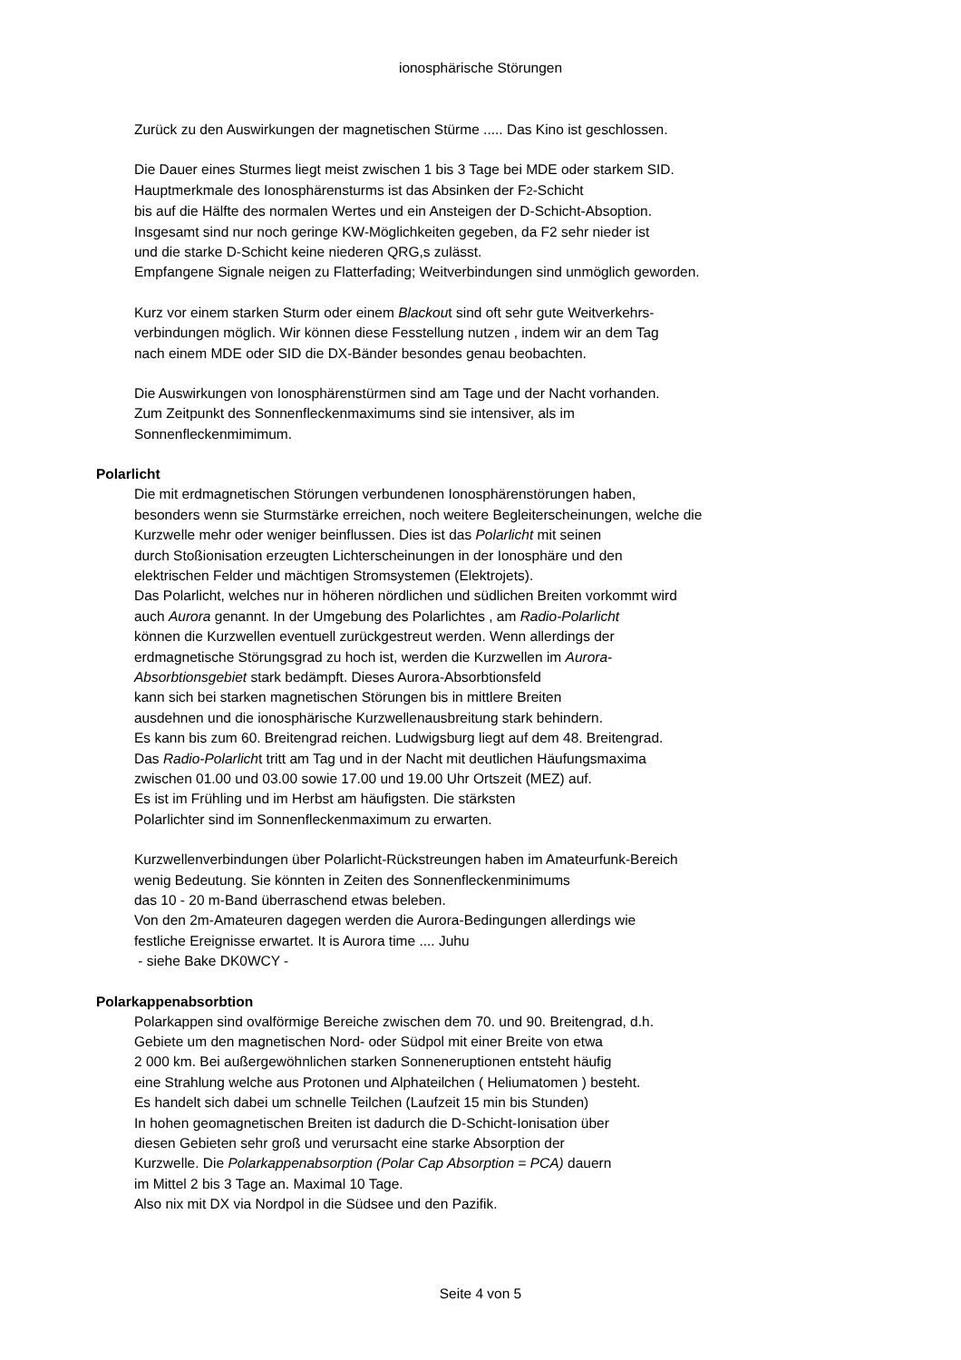ionosphärische Störungen
Zurück zu den Auswirkungen der magnetischen Stürme ..... Das Kino ist geschlossen.
Die Dauer eines Sturmes liegt meist zwischen 1 bis 3 Tage bei MDE oder starkem SID.
Hauptmerkmale des Ionosphärensturms ist das Absinken der F2-Schicht
bis auf die Hälfte des normalen Wertes und ein Ansteigen der D-Schicht-Absoption.
Insgesamt sind nur noch geringe KW-Möglichkeiten gegeben, da F2 sehr nieder ist
und die starke D-Schicht keine niederen QRG,s zulässt.
Empfangene Signale neigen zu Flatterfading; Weitverbindungen sind unmöglich geworden.
Kurz vor einem starken Sturm oder einem Blackout sind oft sehr gute Weitverkehrs-
verbindungen möglich. Wir können diese Fesstellung nutzen , indem wir an dem Tag
nach einem MDE oder SID die DX-Bänder besondes genau beobachten.
Die Auswirkungen von Ionosphärenstürmen sind am Tage und der Nacht vorhanden.
Zum Zeitpunkt des Sonnenfleckenmaximums sind sie intensiver, als im
Sonnenfleckenmimimum.
Polarlicht
Die mit erdmagnetischen Störungen verbundenen Ionosphärenstörungen haben,
besonders wenn sie Sturmstärke erreichen, noch weitere Begleiterscheinungen, welche die
Kurzwelle mehr oder weniger beinflussen. Dies ist das Polarlicht mit seinen
durch Stoßionisation erzeugten Lichterscheinungen in der Ionosphäre und den
elektrischen Felder und mächtigen Stromsystemen (Elektrojets).
Das Polarlicht, welches nur in höheren nördlichen und südlichen Breiten vorkommt wird
auch Aurora genannt. In der Umgebung des Polarlichtes , am Radio-Polarlicht
können die Kurzwellen eventuell zurückgestreut werden. Wenn allerdings der
erdmagnetische Störungsgrad zu hoch ist, werden die Kurzwellen im Aurora-
Absorbtionsgebiet stark bedämpft. Dieses Aurora-Absorbtionsfeld
kann sich bei starken magnetischen Störungen bis in mittlere Breiten
ausdehnen und die ionosphärische Kurzwellenausbreitung stark behindern.
Es kann bis zum 60. Breitengrad reichen. Ludwigsburg liegt auf dem 48. Breitengrad.
Das Radio-Polarlicht tritt am Tag und in der Nacht mit deutlichen Häufungsmaxima
zwischen 01.00 und 03.00 sowie 17.00 und 19.00 Uhr Ortszeit (MEZ) auf.
Es ist im Frühling und im Herbst am häufigsten. Die stärksten
Polarlichter sind im Sonnenfleckenmaximum zu erwarten.
Kurzwellenverbindungen über Polarlicht-Rückstreungen haben im Amateurfunk-Bereich
wenig Bedeutung. Sie könnten in Zeiten des Sonnenfleckenminimums
das 10 - 20 m-Band überraschend etwas beleben.
Von den 2m-Amateuren dagegen werden die Aurora-Bedingungen allerdings wie
festliche Ereignisse erwartet. It is Aurora time .... Juhu
- siehe Bake DK0WCY -
Polarkappenabsorbtion
Polarkappen sind ovalförmige Bereiche zwischen dem 70. und 90. Breitengrad, d.h.
Gebiete um den magnetischen Nord- oder Südpol mit einer Breite von etwa
2 000 km. Bei außergewöhnlichen starken Sonneneruptionen entsteht häufig
eine Strahlung welche aus Protonen und Alphateilchen ( Heliumatomen ) besteht.
Es handelt sich dabei um schnelle Teilchen (Laufzeit 15 min bis Stunden)
In hohen geomagnetischen Breiten ist dadurch die D-Schicht-Ionisation über
diesen Gebieten sehr groß und verursacht eine starke Absorption der
Kurzwelle. Die Polarkappenabsorption (Polar Cap Absorption = PCA) dauern
im Mittel 2 bis 3 Tage an. Maximal 10 Tage.
Also nix mit DX via Nordpol in die Südsee und den Pazifik.
Seite 4 von 5